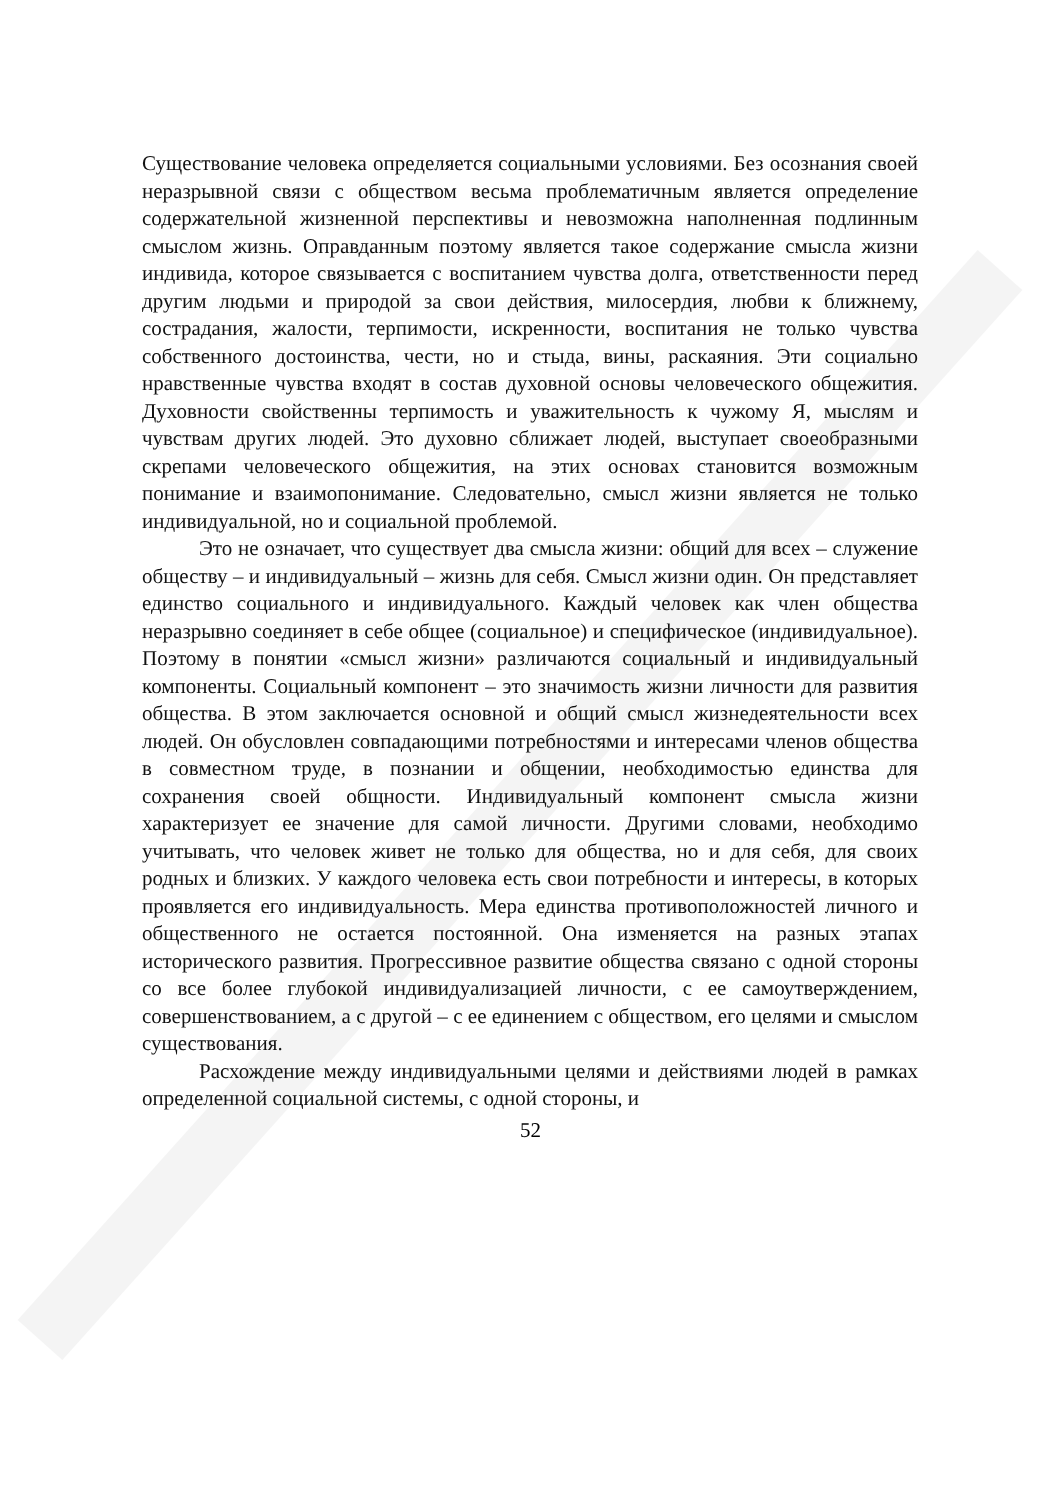Существование человека определяется социальными условиями. Без осознания своей неразрывной связи с обществом весьма проблематичным является определение содержательной жизненной перспективы и невозможна наполненная подлинным смыслом жизнь. Оправданным поэтому является такое содержание смысла жизни индивида, которое связывается с воспитанием чувства долга, ответственности перед другим людьми и природой за свои действия, милосердия, любви к ближнему, сострадания, жалости, терпимости, искренности, воспитания не только чувства собственного достоинства, чести, но и стыда, вины, раскаяния. Эти социально нравственные чувства входят в состав духовной основы человеческого общежития. Духовности свойственны терпимость и уважительность к чужому Я, мыслям и чувствам других людей. Это духовно сближает людей, выступает своеобразными скрепами человеческого общежития, на этих основах становится возможным понимание и взаимопонимание. Следовательно, смысл жизни является не только индивидуальной, но и социальной проблемой.
Это не означает, что существует два смысла жизни: общий для всех – служение обществу – и индивидуальный – жизнь для себя. Смысл жизни один. Он представляет единство социального и индивидуального. Каждый человек как член общества неразрывно соединяет в себе общее (социальное) и специфическое (индивидуальное). Поэтому в понятии «смысл жизни» различаются социальный и индивидуальный компоненты. Социальный компонент – это значимость жизни личности для развития общества. В этом заключается основной и общий смысл жизнедеятельности всех людей. Он обусловлен совпадающими потребностями и интересами членов общества в совместном труде, в познании и общении, необходимостью единства для сохранения своей общности. Индивидуальный компонент смысла жизни характеризует ее значение для самой личности. Другими словами, необходимо учитывать, что человек живет не только для общества, но и для себя, для своих родных и близких. У каждого человека есть свои потребности и интересы, в которых проявляется его индивидуальность. Мера единства противоположностей личного и общественного не остается постоянной. Она изменяется на разных этапах исторического развития. Прогрессивное развитие общества связано с одной стороны со все более глубокой индивидуализацией личности, с ее самоутверждением, совершенствованием, а с другой – с ее единением с обществом, его целями и смыслом существования.
Расхождение между индивидуальными целями и действиями людей в рамках определенной социальной системы, с одной стороны, и
52